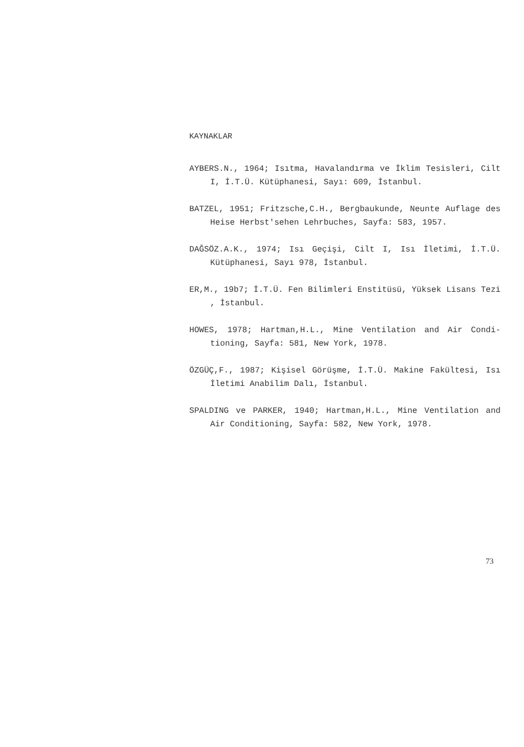KAYNAKLAR
AYBERS.N., 1964; Isıtma, Havalandırma ve İklim Tesisleri, Cilt I, İ.T.Ü. Kütüphanesi, Sayı: 609, İstanbul.
BATZEL, 1951; Fritzsche,C.H., Bergbaukunde, Neunte Auflage des Heise Herbst'sehen Lehrbuches, Sayfa: 583, 1957.
DAĞSÖZ.A.K., 1974; Isı Geçişi, Cilt I, Isı İletimi, İ.T.Ü. Kütüphanesi, Sayı 978, İstanbul.
ER,M., 19b7; İ.T.Ü. Fen Bilimleri Enstitüsü, Yüksek Lisans Tezi , İstanbul.
HOWES, 1978; Hartman,H.L., Mine Ventilation and Air Condi-tioning, Sayfa: 581, New York, 1978.
ÖZGÜÇ,F., 1987; Kişisel Görüşme, İ.T.Ü. Makine Fakültesi, Isı İletimi Anabilim Dalı, İstanbul.
SPALDING ve PARKER, 1940; Hartman,H.L., Mine Ventilation and Air Conditioning, Sayfa: 582, New York, 1978.
73